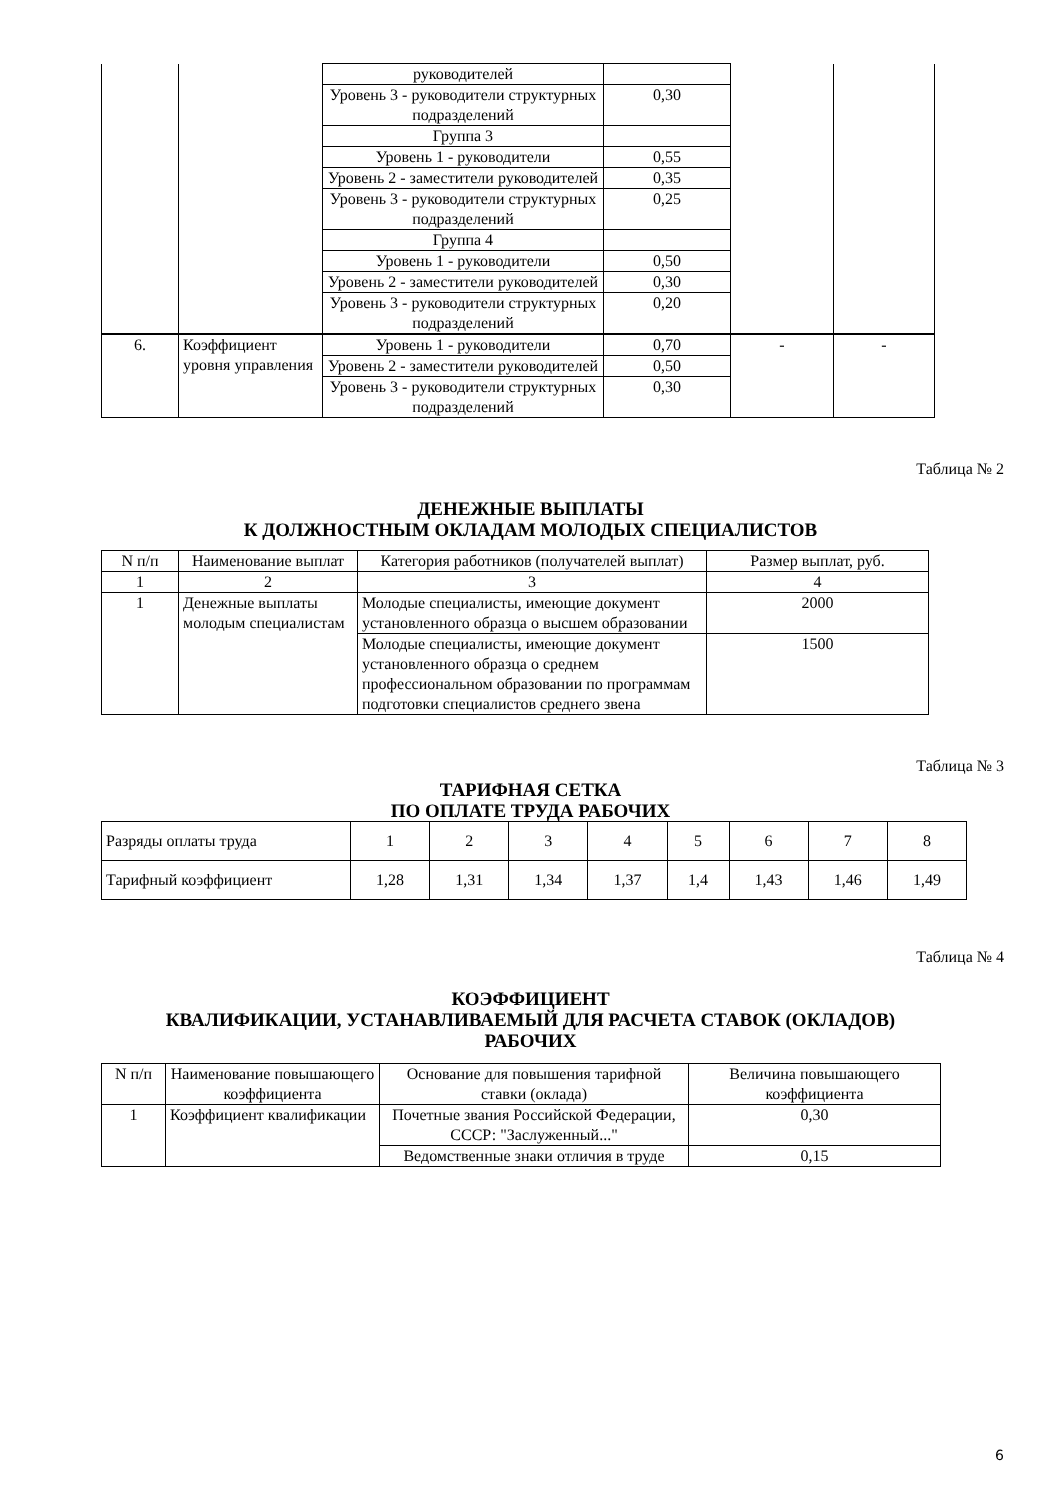| | | руководителей | | | |
| | | Уровень 3 - руководители структурных подразделений | 0,30 | | |
| | | Группа 3 | | | |
| | | Уровень 1 - руководители | 0,55 | | |
| | | Уровень 2 - заместители руководителей | 0,35 | | |
| | | Уровень 3 - руководители структурных подразделений | 0,25 | | |
| | | Группа 4 | | | |
| | | Уровень 1 - руководители | 0,50 | | |
| | | Уровень 2 - заместители руководителей | 0,30 | | |
| | | Уровень 3 - руководители структурных подразделений | 0,20 | | |
| 6. | Коэффициент уровня управления | Уровень 1 - руководители | 0,70 | - | - |
| | | Уровень 2 - заместители руководителей | 0,50 | | |
| | | Уровень 3 - руководители структурных подразделений | 0,30 | | |
Таблица № 2
ДЕНЕЖНЫЕ ВЫПЛАТЫ
К ДОЛЖНОСТНЫМ ОКЛАДАМ МОЛОДЫХ СПЕЦИАЛИСТОВ
| N п/п | Наименование выплат | Категория работников (получателей выплат) | Размер выплат, руб. |
| --- | --- | --- | --- |
| 1 | 2 | 3 | 4 |
| 1 | Денежные выплаты молодым специалистам | Молодые специалисты, имеющие документ установленного образца о высшем образовании | 2000 |
| | | Молодые специалисты, имеющие документ установленного образца о среднем профессиональном образовании по программам подготовки специалистов среднего звена | 1500 |
Таблица № 3
ТАРИФНАЯ СЕТКА
ПО ОПЛАТЕ ТРУДА РАБОЧИХ
| Разряды оплаты труда | 1 | 2 | 3 | 4 | 5 | 6 | 7 | 8 |
| Тарифный коэффициент | 1,28 | 1,31 | 1,34 | 1,37 | 1,4 | 1,43 | 1,46 | 1,49 |
Таблица № 4
КОЭФФИЦИЕНТ
КВАЛИФИКАЦИИ, УСТАНАВЛИВАЕМЫЙ ДЛЯ РАСЧЕТА СТАВОК (ОКЛАДОВ)
РАБОЧИХ
| N п/п | Наименование повышающего коэффициента | Основание для повышения тарифной ставки (оклада) | Величина повышающего коэффициента |
| --- | --- | --- | --- |
| 1 | Коэффициент квалификации | Почетные звания Российской Федерации, СССР: "Заслуженный..." | 0,30 |
| | | Ведомственные знаки отличия в труде | 0,15 |
6